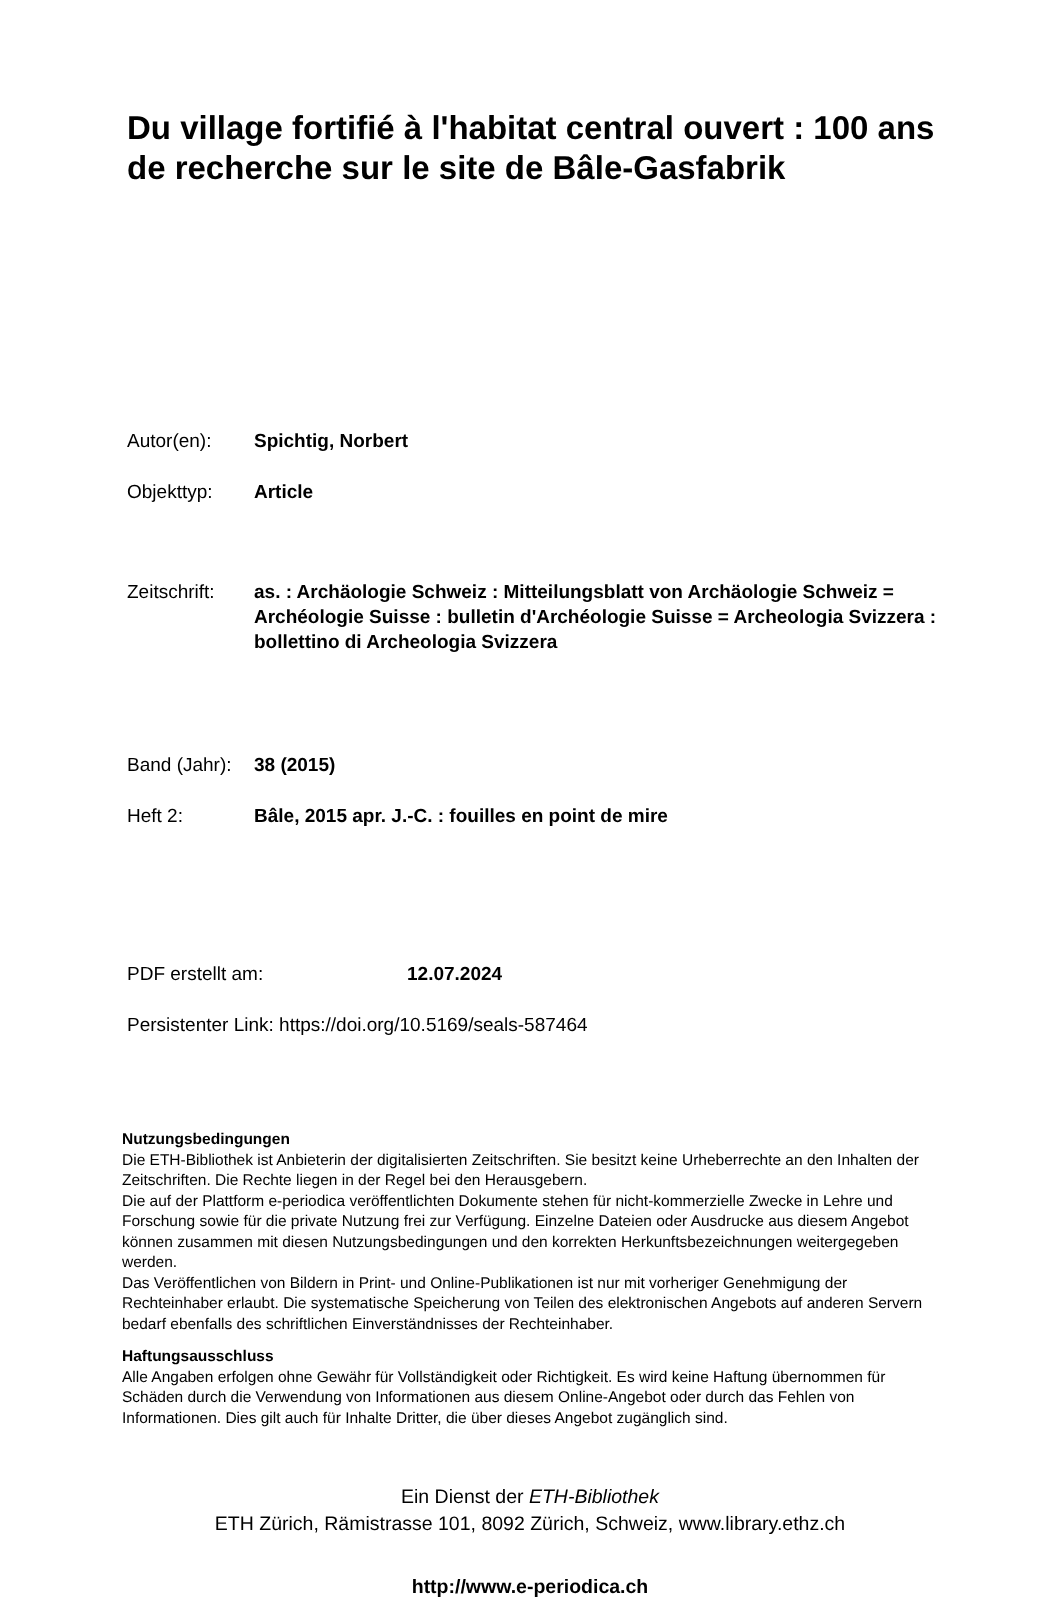Du village fortifié à l'habitat central ouvert : 100 ans de recherche sur le site de Bâle-Gasfabrik
Autor(en): Spichtig, Norbert
Objekttyp: Article
Zeitschrift:
as. : Archäologie Schweiz : Mitteilungsblatt von Archäologie Schweiz = Archéologie Suisse : bulletin d'Archéologie Suisse = Archeologia Svizzera : bollettino di Archeologia Svizzera
Band (Jahr):
38 (2015)
Heft 2: Bâle, 2015 apr. J.-C. : fouilles en point de mire
PDF erstellt am: 12.07.2024
Persistenter Link: https://doi.org/10.5169/seals-587464
Nutzungsbedingungen
Die ETH-Bibliothek ist Anbieterin der digitalisierten Zeitschriften. Sie besitzt keine Urheberrechte an den Inhalten der Zeitschriften. Die Rechte liegen in der Regel bei den Herausgebern.
Die auf der Plattform e-periodica veröffentlichten Dokumente stehen für nicht-kommerzielle Zwecke in Lehre und Forschung sowie für die private Nutzung frei zur Verfügung. Einzelne Dateien oder Ausdrucke aus diesem Angebot können zusammen mit diesen Nutzungsbedingungen und den korrekten Herkunftsbezeichnungen weitergegeben werden.
Das Veröffentlichen von Bildern in Print- und Online-Publikationen ist nur mit vorheriger Genehmigung der Rechteinhaber erlaubt. Die systematische Speicherung von Teilen des elektronischen Angebots auf anderen Servern bedarf ebenfalls des schriftlichen Einverständnisses der Rechteinhaber.
Haftungsausschluss
Alle Angaben erfolgen ohne Gewähr für Vollständigkeit oder Richtigkeit. Es wird keine Haftung übernommen für Schäden durch die Verwendung von Informationen aus diesem Online-Angebot oder durch das Fehlen von Informationen. Dies gilt auch für Inhalte Dritter, die über dieses Angebot zugänglich sind.
Ein Dienst der ETH-Bibliothek
ETH Zürich, Rämistrasse 101, 8092 Zürich, Schweiz, www.library.ethz.ch
http://www.e-periodica.ch